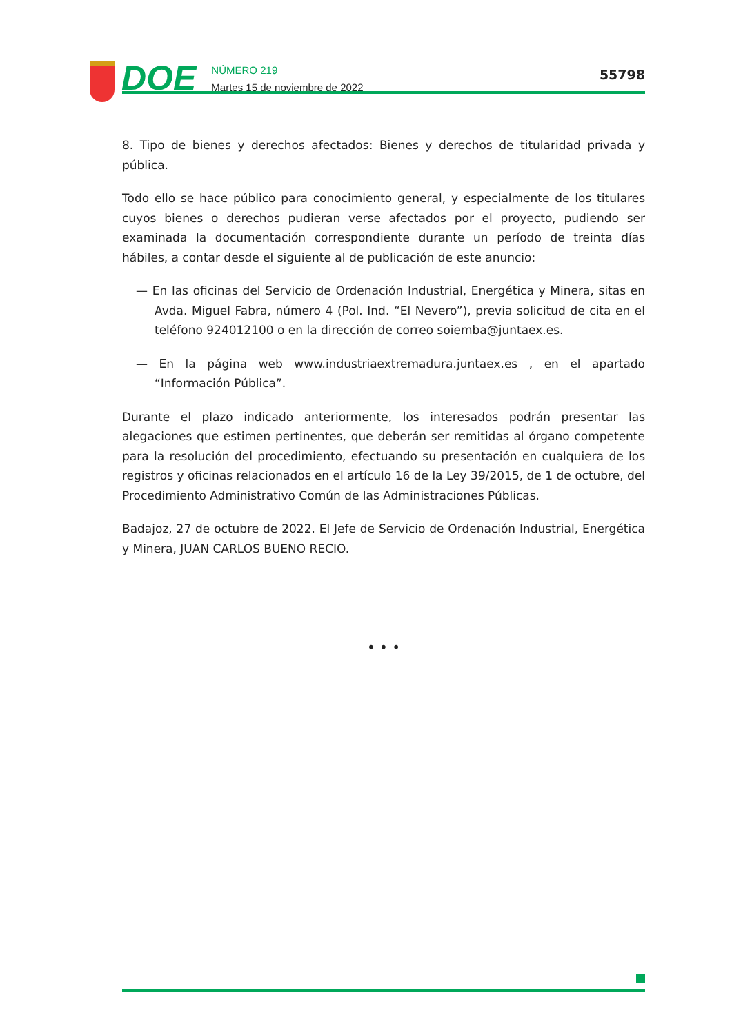DOE
NÚMERO 219
Martes 15 de noviembre de 2022
55798
8. Tipo de bienes y derechos afectados: Bienes y derechos de titularidad privada y pública.
Todo ello se hace público para conocimiento general, y especialmente de los titulares cuyos bienes o derechos pudieran verse afectados por el proyecto, pudiendo ser examinada la documentación correspondiente durante un período de treinta días hábiles, a contar desde el siguiente al de publicación de este anuncio:
— En las oficinas del Servicio de Ordenación Industrial, Energética y Minera, sitas en Avda. Miguel Fabra, número 4 (Pol. Ind. “El Nevero”), previa solicitud de cita en el teléfono 924012100 o en la dirección de correo soiemba@juntaex.es.
— En la página web www.industriaextremadura.juntaex.es , en el apartado “Información Pública”.
Durante el plazo indicado anteriormente, los interesados podrán presentar las alegaciones que estimen pertinentes, que deberán ser remitidas al órgano competente para la resolución del procedimiento, efectuando su presentación en cualquiera de los registros y oficinas relacionados en el artículo 16 de la Ley 39/2015, de 1 de octubre, del Procedimiento Administrativo Común de las Administraciones Públicas.
Badajoz, 27 de octubre de 2022. El Jefe de Servicio de Ordenación Industrial, Energética y Minera, JUAN CARLOS BUENO RECIO.
• • •